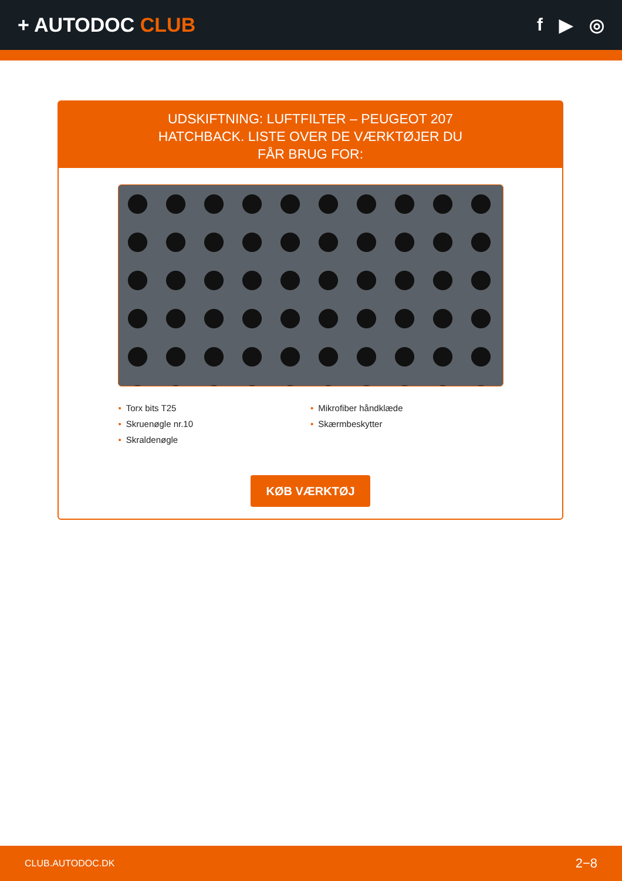+ AUTODOC CLUB f ▶ ◎
UDSKIFTNING: LUFTFILTER – PEUGEOT 207 HATCHBACK. LISTE OVER DE VÆRKTØJER DU FÅR BRUG FOR:
Torx bits T25
Skruenøgle nr.10
Skraldenøgle
Mikrofiber håndklæde
Skærmbeskytter
KØB VÆRKTØJ
CLUB.AUTODOC.DK 2−8